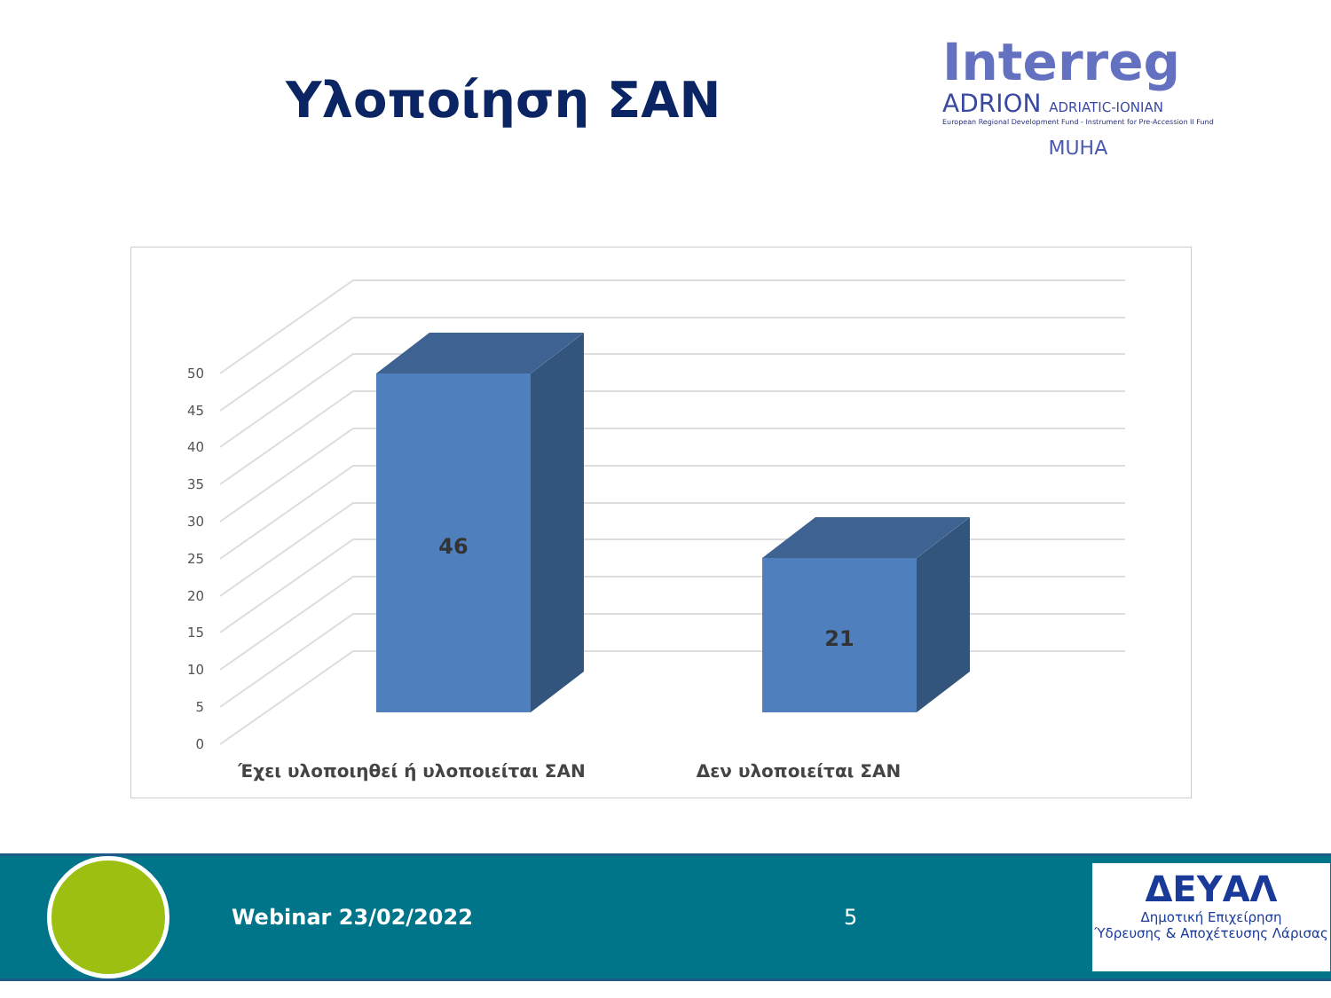Υλοποίηση ΣΑΝ
Interreg
ADRION ADRIATIC-IONIAN
European Regional Development Fund - Instrument for Pre-Accession II Fund
MUHA
0
5
10
15
20
25
30
35
40
45
50
46
21
Έχει υλοποιηθεί ή υλοποιείται ΣΑΝ
Δεν υλοποιείται ΣΑΝ
Webinar 23/02/2022 5
ΔΕΥΑΛ
Δημοτική Επιχείρηση
Ύδρευσης & Αποχέτευσης Λάρισας